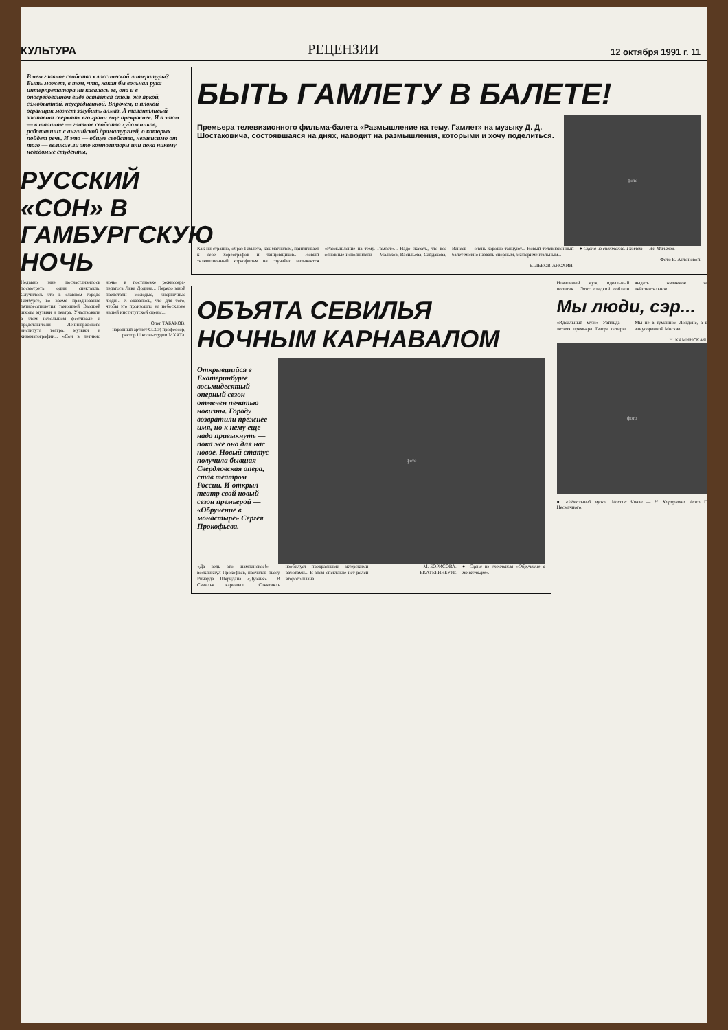КУЛЬТУРА РЕЦЕНЗИИ 12 октября 1991 г. 11
В чем главное свойство классической литературы? Быть может, в том, что, какая бы вольная рука интерпретатора ни касалась ее, она и в опосредованном виде остается столь же яркой, самобытной, неусредненной. Впрочем, и плохой огранщик может загубить алмаз. А талантливый заставит сверкать его грани еще прекраснее. И в этом — в таланте — главное свойство художников, работавших с английской драматургией, о которых пойдет речь. И это — общее свойство, независимо от того — великие ли это композиторы или пока никому неведомые студенты.
РУССКИЙ «СОН» В ГАМБУРГСКУЮ НОЧЬ
Недавно мне посчастливилось посмотреть один спектакль. Случилось это в славном городе Гамбурге, во время празднования пятидесятилетия тамошней Высшей школы музыки и театра. Участвовали в этом небольшом фестивале и представители Ленинградского института театра, музыки и кинематографии... «Сон в летнюю ночь» в постановке режиссера-педагога Льва Додина... Передо мной предстали молодые, энергичные люди... И оказалось, что для того, чтобы это произошло на небосклоне нашей институтской сцены...
Олег ТАБАКОВ,
народный артист СССР, профессор, ректор Школы-студии МХАТа.
БЫТЬ ГАМЛЕТУ В БАЛЕТЕ!
Премьера телевизионного фильма-балета «Размышление на тему. Гамлет» на музыку Д. Д. Шостаковича, состоявшаяся на днях, наводит на размышления, которыми и хочу поделиться.
фото
Как ни странно, образ Гамлета, как магнитом, притягивает к себе хореографов и танцовщиков... Новый телевизионный хореофильм не случайно называется «Размышление на тему. Гамлет»... Надо сказать, что все основные исполнители — Малахов, Васильева, Сайдакова, Ванеев — очень хорошо танцуют... Новый телевизионный балет можно назвать спорным, экспериментальным...
Б. ЛЬВОВ-АНОХИН.
● Сцена из спектакля. Гамлет — Вл. Малахов.
Фото Е. Антоновой.
ОБЪЯТА СЕВИЛЬЯ НОЧНЫМ КАРНАВАЛОМ
Открывшийся в Екатеринбурге восьмидесятый оперный сезон отмечен печатью новизны. Городу возвратили прежнее имя, но к нему еще надо привыкнуть — пока же оно для нас новое. Новый статус получила бывшая Свердловская опера, став театром России. И открыл театр свой новый сезон премьерой — «Обручение в монастыре» Сергея Прокофьева.
фото
«Да ведь это шампанское!» — воскликнул Прокофьев, прочитав пьесу Ричарда Шеридана «Дуэнья»... В Севилье карнавал... Спектакль изобилует прекрасными актерскими работами... В этом спектакле нет ролей второго плана...
М. БОРИСОВА.
ЕКАТЕРИНБУРГ.
● Сцена из спектакля «Обручение в монастыре».
Идеальный муж, идеальный политик... Этот сладкий соблазн выдать желаемое за действительное...
Мы люди, сэр...
«Идеальный муж» Уайльда — летняя премьера Театра сатиры... Мы не в туманном Лондоне, а в замусоренной Москве...
Н. КАМИНСКАЯ.
фото
● «Идеальный муж». Миссис Чивли — Н. Карпунина. Фото Г. Несмачного.